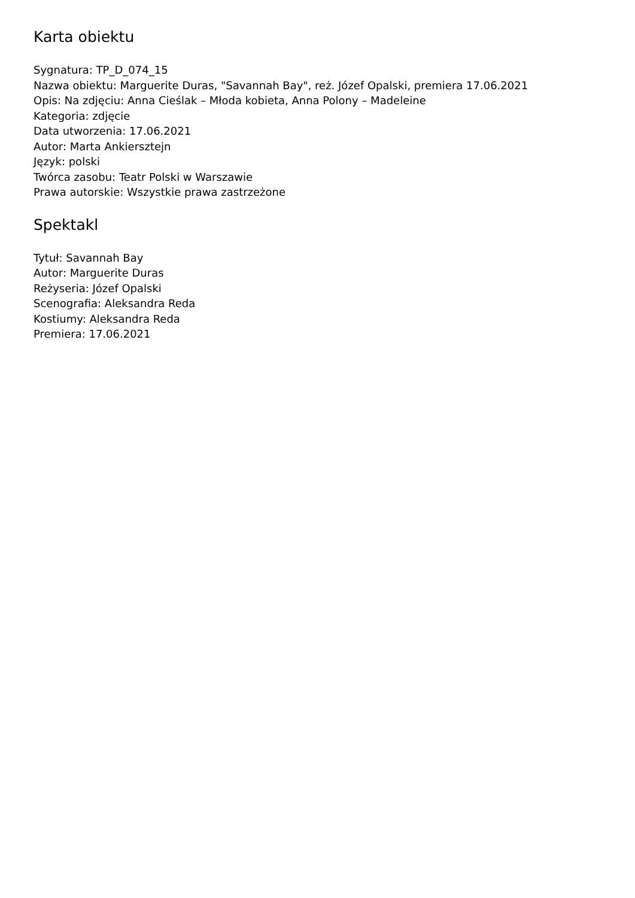Karta obiektu
Sygnatura: TP_D_074_15
Nazwa obiektu: Marguerite Duras, "Savannah Bay", reż. Józef Opalski, premiera 17.06.2021
Opis: Na zdjęciu: Anna Cieślak – Młoda kobieta, Anna Polony – Madeleine
Kategoria: zdjęcie
Data utworzenia: 17.06.2021
Autor: Marta Ankiersztejn
Język: polski
Twórca zasobu: Teatr Polski w Warszawie
Prawa autorskie: Wszystkie prawa zastrzeżone
Spektakl
Tytuł: Savannah Bay
Autor: Marguerite Duras
Reżyseria: Józef Opalski
Scenografia: Aleksandra Reda
Kostiumy: Aleksandra Reda
Premiera: 17.06.2021